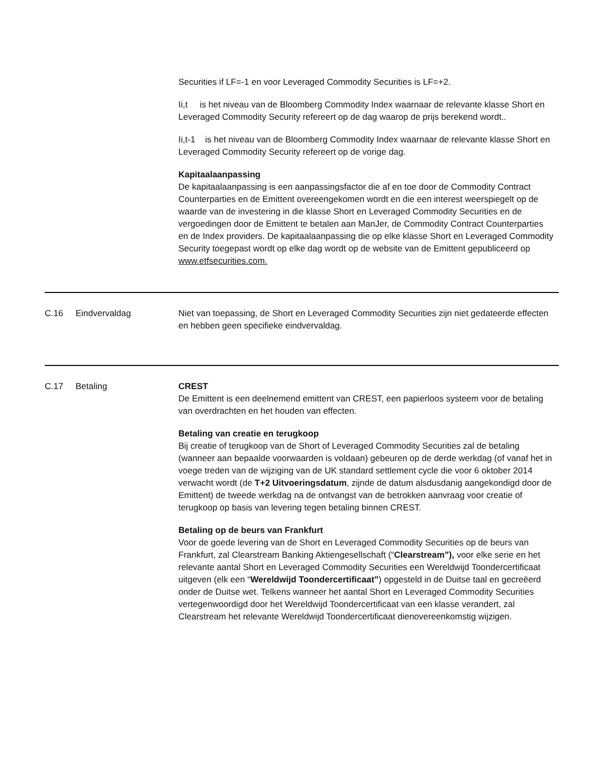Securities if LF=-1 en voor Leveraged Commodity Securities is LF=+2.
Ii,t is het niveau van de Bloomberg Commodity Index waarnaar de relevante klasse Short en Leveraged Commodity Security refereert op de dag waarop de prijs berekend wordt..
Ii,t-1 is het niveau van de Bloomberg Commodity Index waarnaar de relevante klasse Short en Leveraged Commodity Security refereert op de vorige dag.
Kapitaalaanpassing
De kapitaalaanpassing is een aanpassingsfactor die af en toe door de Commodity Contract Counterparties en de Emittent overeengekomen wordt en die een interest weerspiegelt op de waarde van de investering in die klasse Short en Leveraged Commodity Securities en de vergoedingen door de Emittent te betalen aan ManJer, de Commodity Contract Counterparties en de Index providers. De kapitaalaanpassing die op elke klasse Short en Leveraged Commodity Security toegepast wordt op elke dag wordt op de website van de Emittent gepubliceerd op www.etfsecurities.com.
C.16 Eindvervaldag Niet van toepassing, de Short en Leveraged Commodity Securities zijn niet gedateerde effecten en hebben geen specifieke eindvervaldag.
C.17 Betaling CREST
De Emittent is een deelnemend emittent van CREST, een papierloos systeem voor de betaling van overdrachten en het houden van effecten.
Betaling van creatie en terugkoop
Bij creatie of terugkoop van de Short of Leveraged Commodity Securities zal de betaling (wanneer aan bepaalde voorwaarden is voldaan) gebeuren op de derde werkdag (of vanaf het in voege treden van de wijziging van de UK standard settlement cycle die voor 6 oktober 2014 verwacht wordt (de T+2 Uitvoeringsdatum, zijnde de datum alsdusdanig aangekondigd door de Emittent) de tweede werkdag na de ontvangst van de betrokken aanvraag voor creatie of terugkoop op basis van levering tegen betaling binnen CREST.
Betaling op de beurs van Frankfurt
Voor de goede levering van de Short en Leveraged Commodity Securities op de beurs van Frankfurt, zal Clearstream Banking Aktiengesellschaft (“Clearstream”), voor elke serie en het relevante aantal Short en Leveraged Commodity Securities een Wereldwijd Toondercertificaat uitgeven (elk een “Wereldwijd Toondercertificaat”) opgesteld in de Duitse taal en gecreëerd onder de Duitse wet. Telkens wanneer het aantal Short en Leveraged Commodity Securities vertegenwoordigd door het Wereldwijd Toondercertificaat van een klasse verandert, zal Clearstream het relevante Wereldwijd Toondercertificaat dienovereenkomstig wijzigen.